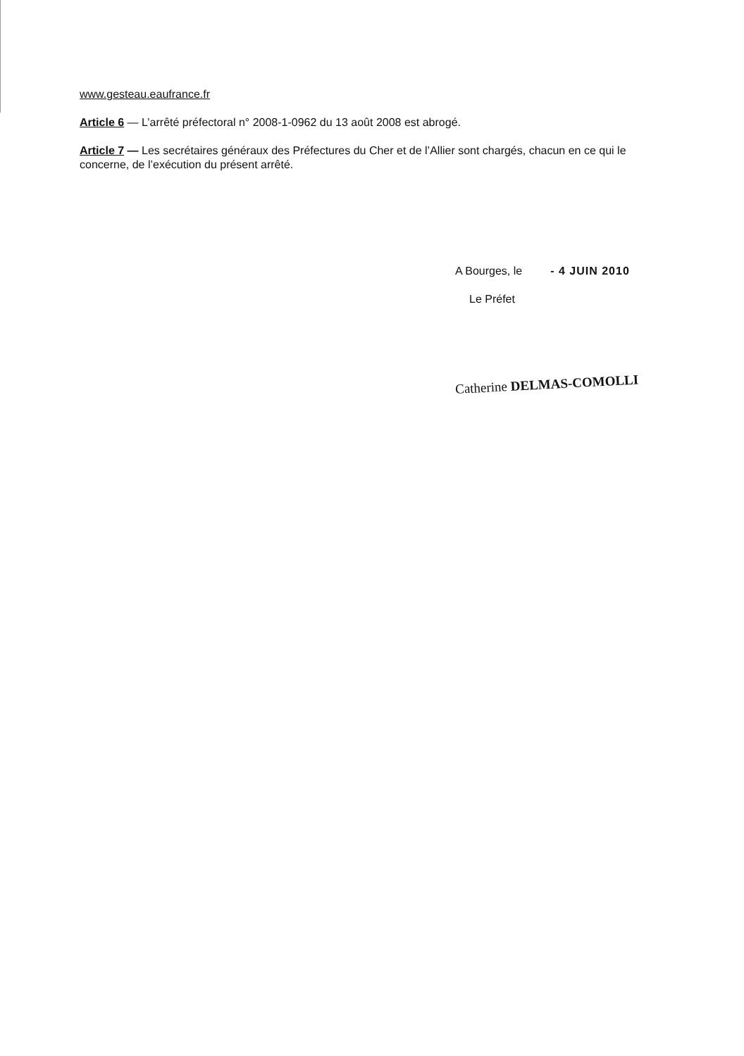www.gesteau.eaufrance.fr
Article 6 — L’arrêté préfectoral n° 2008-1-0962 du 13 août 2008 est abrogé.
Article 7 — Les secrétaires généraux des Préfectures du Cher et de l’Allier sont chargés, chacun en ce qui le concerne, de l’exécution du présent arrêté.
A Bourges, le - 4 JUIN 2010
Le Préfet
Catherine DELMAS-COMOLLI